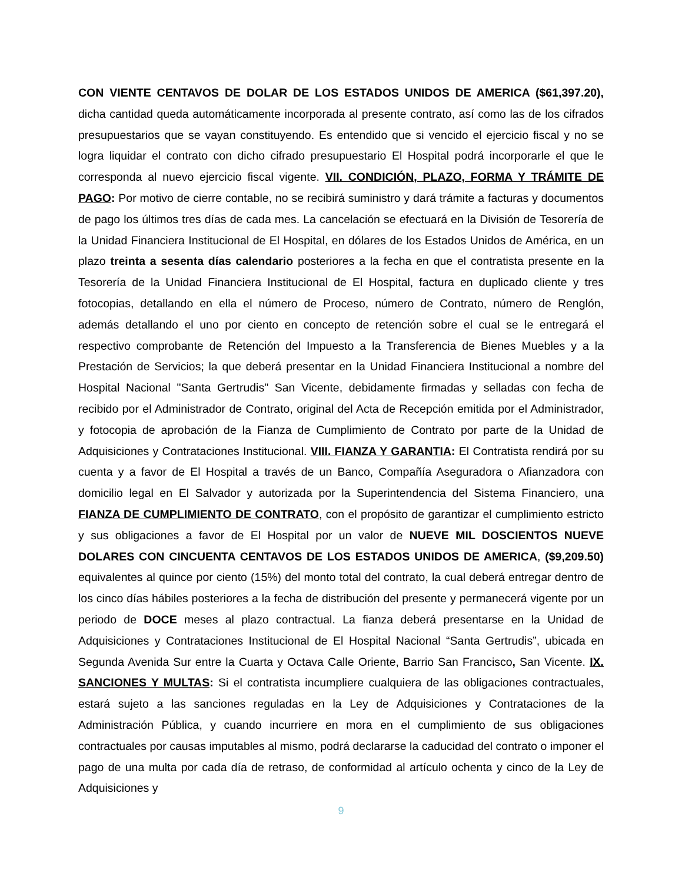CON VIENTE CENTAVOS DE DOLAR DE LOS ESTADOS UNIDOS DE AMERICA ($61,397.20), dicha cantidad queda automáticamente incorporada al presente contrato, así como las de los cifrados presupuestarios que se vayan constituyendo. Es entendido que si vencido el ejercicio fiscal y no se logra liquidar el contrato con dicho cifrado presupuestario El Hospital podrá incorporarle el que le corresponda al nuevo ejercicio fiscal vigente. VII. CONDICIÓN, PLAZO, FORMA Y TRÁMITE DE PAGO: Por motivo de cierre contable, no se recibirá suministro y dará trámite a facturas y documentos de pago los últimos tres días de cada mes. La cancelación se efectuará en la División de Tesorería de la Unidad Financiera Institucional de El Hospital, en dólares de los Estados Unidos de América, en un plazo treinta a sesenta días calendario posteriores a la fecha en que el contratista presente en la Tesorería de la Unidad Financiera Institucional de El Hospital, factura en duplicado cliente y tres fotocopias, detallando en ella el número de Proceso, número de Contrato, número de Renglón, además detallando el uno por ciento en concepto de retención sobre el cual se le entregará el respectivo comprobante de Retención del Impuesto a la Transferencia de Bienes Muebles y a la Prestación de Servicios; la que deberá presentar en la Unidad Financiera Institucional a nombre del Hospital Nacional "Santa Gertrudis" San Vicente, debidamente firmadas y selladas con fecha de recibido por el Administrador de Contrato, original del Acta de Recepción emitida por el Administrador, y fotocopia de aprobación de la Fianza de Cumplimiento de Contrato por parte de la Unidad de Adquisiciones y Contrataciones Institucional. VIII. FIANZA Y GARANTIA: El Contratista rendirá por su cuenta y a favor de El Hospital a través de un Banco, Compañía Aseguradora o Afianzadora con domicilio legal en El Salvador y autorizada por la Superintendencia del Sistema Financiero, una FIANZA DE CUMPLIMIENTO DE CONTRATO, con el propósito de garantizar el cumplimiento estricto y sus obligaciones a favor de El Hospital por un valor de NUEVE MIL DOSCIENTOS NUEVE DOLARES CON CINCUENTA CENTAVOS DE LOS ESTADOS UNIDOS DE AMERICA, ($9,209.50) equivalentes al quince por ciento (15%) del monto total del contrato, la cual deberá entregar dentro de los cinco días hábiles posteriores a la fecha de distribución del presente y permanecerá vigente por un periodo de DOCE meses al plazo contractual. La fianza deberá presentarse en la Unidad de Adquisiciones y Contrataciones Institucional de El Hospital Nacional “Santa Gertrudis”, ubicada en Segunda Avenida Sur entre la Cuarta y Octava Calle Oriente, Barrio San Francisco, San Vicente. IX. SANCIONES Y MULTAS: Si el contratista incumpliere cualquiera de las obligaciones contractuales, estará sujeto a las sanciones reguladas en la Ley de Adquisiciones y Contrataciones de la Administración Pública, y cuando incurriere en mora en el cumplimiento de sus obligaciones contractuales por causas imputables al mismo, podrá declararse la caducidad del contrato o imponer el pago de una multa por cada día de retraso, de conformidad al artículo ochenta y cinco de la Ley de Adquisiciones y
9